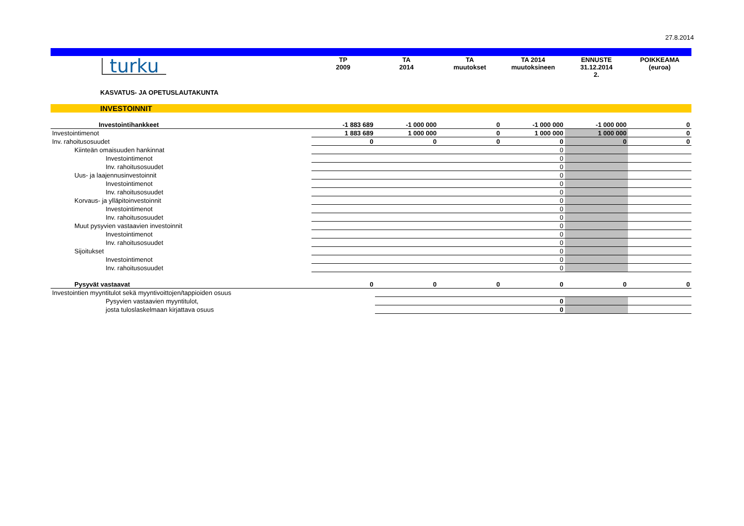27.8.2014
| turku | TP 2009 | TA 2014 | TA muutokset | TA 2014 muutoksineen | ENNUSTE 31.12.2014 2. | POIKKEAMA (euroa) |
| KASVATUS- JA OPETUSLAUTAKUNTA | | | | | | |
INVESTOINNIT
| Investointihankkeet | -1 883 689 | -1 000 000 | 0 | -1 000 000 | -1 000 000 | 0 |
| Investointimenot | 1 883 689 | 1 000 000 | 0 | 1 000 000 | 1 000 000 | 0 |
| Inv. rahoitusosuudet | 0 | 0 | 0 | 0 | 0 | 0 |
| Kiinteän omaisuuden hankinnat | | | | 0 | | |
| Investointimenot | | | | 0 | | |
| Inv. rahoitusosuudet | | | | 0 | | |
| Uus- ja laajennusinvestoinnit | | | | 0 | | |
| Investointimenot | | | | 0 | | |
| Inv. rahoitusosuudet | | | | 0 | | |
| Korvaus- ja ylläpitoinvestoinnit | | | | 0 | | |
| Investointimenot | | | | 0 | | |
| Inv. rahoitusosuudet | | | | 0 | | |
| Muut pysyvien vastaavien investoinnit | | | | 0 | | |
| Investointimenot | | | | 0 | | |
| Inv. rahoitusosuudet | | | | 0 | | |
| Sijoitukset | | | | 0 | | |
| Investointimenot | | | | 0 | | |
| Inv. rahoitusosuudet | | | | 0 | | |
| Pysyvät vastaavat | 0 | 0 | 0 | 0 | 0 | 0 |
| Investointien myyntitulot sekä myyntivoittojen/tappioiden osuus | | | | | | |
| Pysyvien vastaavien myyntitulot, | | | | 0 | | |
| josta tuloslaskelmaan kirjattava osuus | | | | 0 | | |